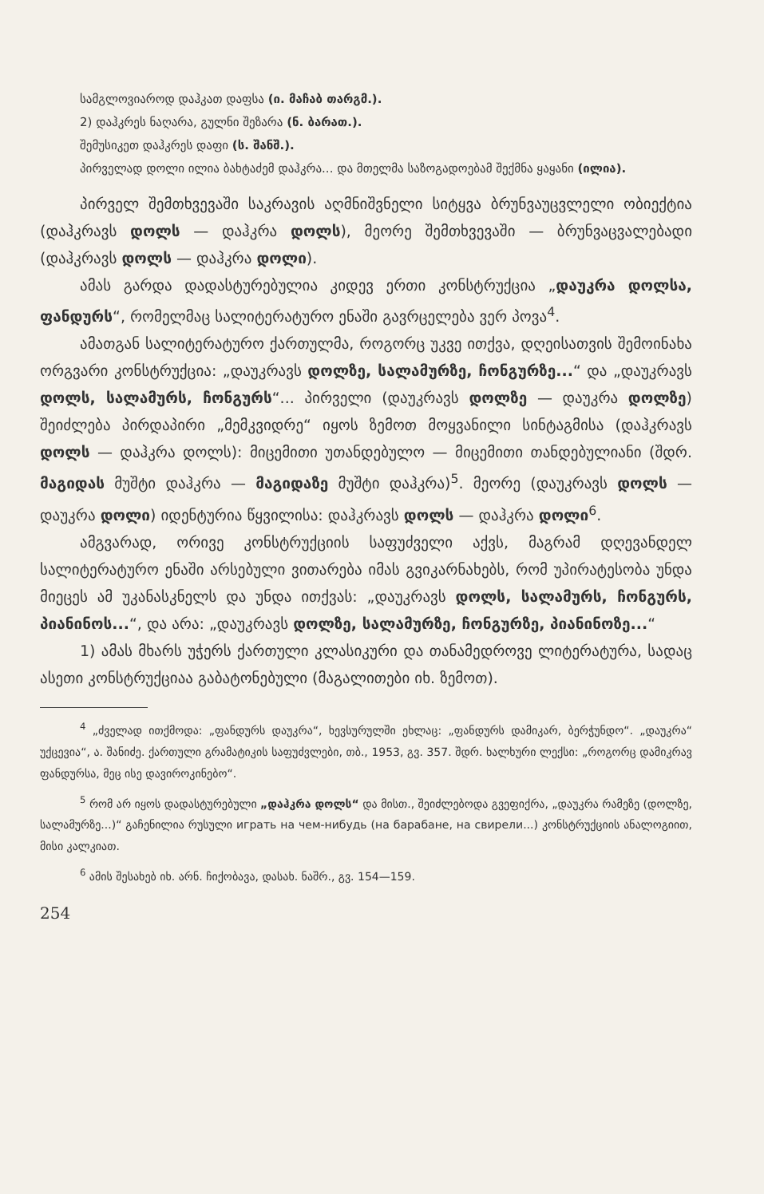სამგლოვიაროდ დაჰკათ დაფსა (ი. მაჩაბ თარგმ.).
2) დაჰკრეს ნაღარა, გულნი შეზარა (ნ. ბარათ.).
შემუსიკეთ დაჰკრეს დაფი (ს. შანშ.).
პირველად დოლი ილია ბახტაძემ დაჰკრა... და მთელმა საზოგადოებამ შექმნა ყაყანი (ილია).
პირველ შემთხვევაში საკრავის აღმნიშვნელი სიტყვა ბრუნვაუცვლელი ობიექტია (დაჰკრავს დოლს — დაჰკრა დოლს), მეორე შემთხვევაში — ბრუნვაცვალებადი (დაჰკრავს დოლს — დაჰკრა დოლი).
ამას გარდა დადასტურებულია კიდევ ერთი კონსტრუქცია „დაუკრა დოლსა, ფანდურს“, რომელმაც სალიტერატურო ენაში გავრცელება ვერ პოვა<sup>4</sup>.
ამათგან სალიტერატურო ქართულმა, როგორც უკვე ითქვა, დღეისათვის შემოინახა ორგვარი კონსტრუქცია: „დაუკრავს დოლზე, სალამურზე, ჩონგურზე...“ და „დაუკრავს დოლს, სალამურს, ჩონგურს“... პირველი (დაუკრავს დოლზე — დაუკრა დოლზე) შეიძლება პირდაპირი „მემკვიდრე“ იყოს ზემოთ მოყვანილი სინტაგმისა (დაჰკრავს დოლს — დაჰკრა დოლს): მიცემითი უთანდებულო — მიცემითი თანდებულიანი (შდრ. მაგიდას მუშტი დაჰკრა — მაგიდაზე მუშტი დაჰკრა)<sup>5</sup>. მეორე (დაუკრავს დოლს — დაუკრა დოლი) იდენტურია წყვილისა: დაჰკრავს დოლს — დაჰკრა დოლი<sup>6</sup>.
ამგვარად, ორივე კონსტრუქციის საფუძველი აქვს, მაგრამ დღევანდელ სალიტერატურო ენაში არსებული ვითარება იმას გვიკარნახებს, რომ უპირატესობა უნდა მიეცეს ამ უკანასკნელს და უნდა ითქვას: „დაუკრავს დოლს, სალამურს, ჩონგურს, პიანინოს...“, და არა: „დაუკრავს დოლზე, სალამურზე, ჩონგურზე, პიანინოზე...“
1) ამას მხარს უჭერს ქართული კლასიკური და თანამედროვე ლიტერატურა, სადაც ასეთი კონსტრუქციაა გაბატონებული (მაგალითები იხ. ზემოთ).
<sup>4</sup> „ძველად ითქმოდა: „ფანდურს დაუკრა“, ხევსურულში ეხლაც: „ფანდურს დამიკარ, ბერჭუნდო“. „დაუკრა“ უქცევია“, ა. შანიძე. ქართული გრამატიკის საფუძვლები, თბ., 1953, გვ. 357. შდრ. ხალხური ლექსი: „როგორც დამიკრავ ფანდურსა, მეც ისე დავიროკინებო“.
<sup>5</sup> რომ არ იყოს დადასტურებული „დაჰკრა დოლს“ და მისთ., შეიძლებოდა გვეფიქრა, „დაუკრა რამეზე (დოლზე, სალამურზე...)“ გაჩენილია რუსული играть на чем-нибудь (на барабане, на свирели...) კონსტრუქციის ანალოგიით, მისი კალკიათ.
<sup>6</sup> ამის შესახებ იხ. არნ. ჩიქობავა, დასახ. ნაშრ., გვ. 154—159.
254